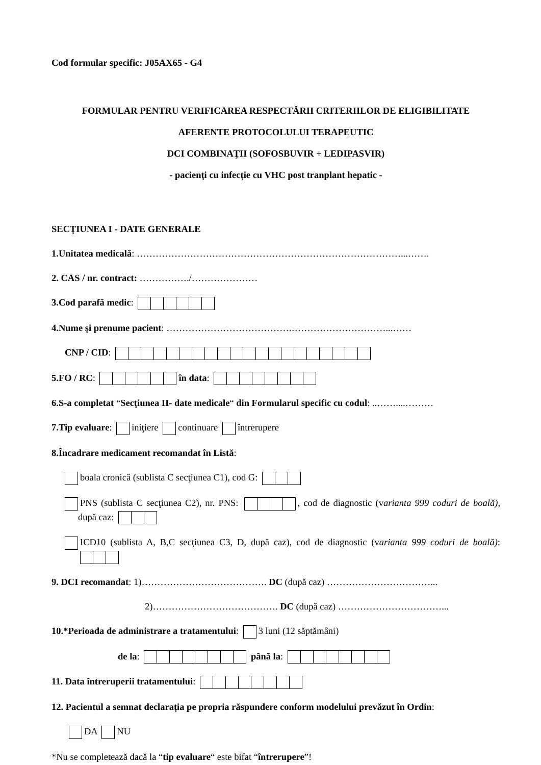Cod formular specific: J05AX65 - G4
FORMULAR PENTRU VERIFICAREA RESPECTĂRII CRITERIILOR DE ELIGIBILITATE
AFERENTE PROTOCOLULUI TERAPEUTIC
DCI COMBINAŢII (SOFOSBUVIR + LEDIPASVIR)
- pacienţi cu infecție cu VHC post tranplant hepatic -
SECŢIUNEA I - DATE GENERALE
1.Unitatea medicală: …………………………………………………………………………...…….
2. CAS / nr. contract: ……………./…………………
3.Cod parafă medic:
4.Nume şi prenume pacient: ………………………………….…………………………...……
CNP / CID:
5.FO / RC: în data:
6.S-a completat “Secţiunea II- date medicale“ din Formularul specific cu codul: ..……....………
7.Tip evaluare: iniţiere continuare întrerupere
8.Încadrare medicament recomandat în Listă:
boala cronică (sublista C secţiunea C1), cod G:
PNS (sublista C secţiunea C2), nr. PNS: , cod de diagnostic (varianta 999 coduri de boală), după caz:
ICD10 (sublista A, B,C secţiunea C3, D, după caz), cod de diagnostic (varianta 999 coduri de boală):
9. DCI recomandat: 1)…………………………………. DC (după caz) ……………………………...
2)…………………………………. DC (după caz) ……………………………...
10.*Perioada de administrare a tratamentului: 3 luni (12 săptămâni)
de la: până la:
11. Data întreruperii tratamentului:
12. Pacientul a semnat declarația pe propria răspundere conform modelului prevăzut în Ordin:
DA NU
*Nu se completează dacă la “tip evaluare“ este bifat “întrerupere”!